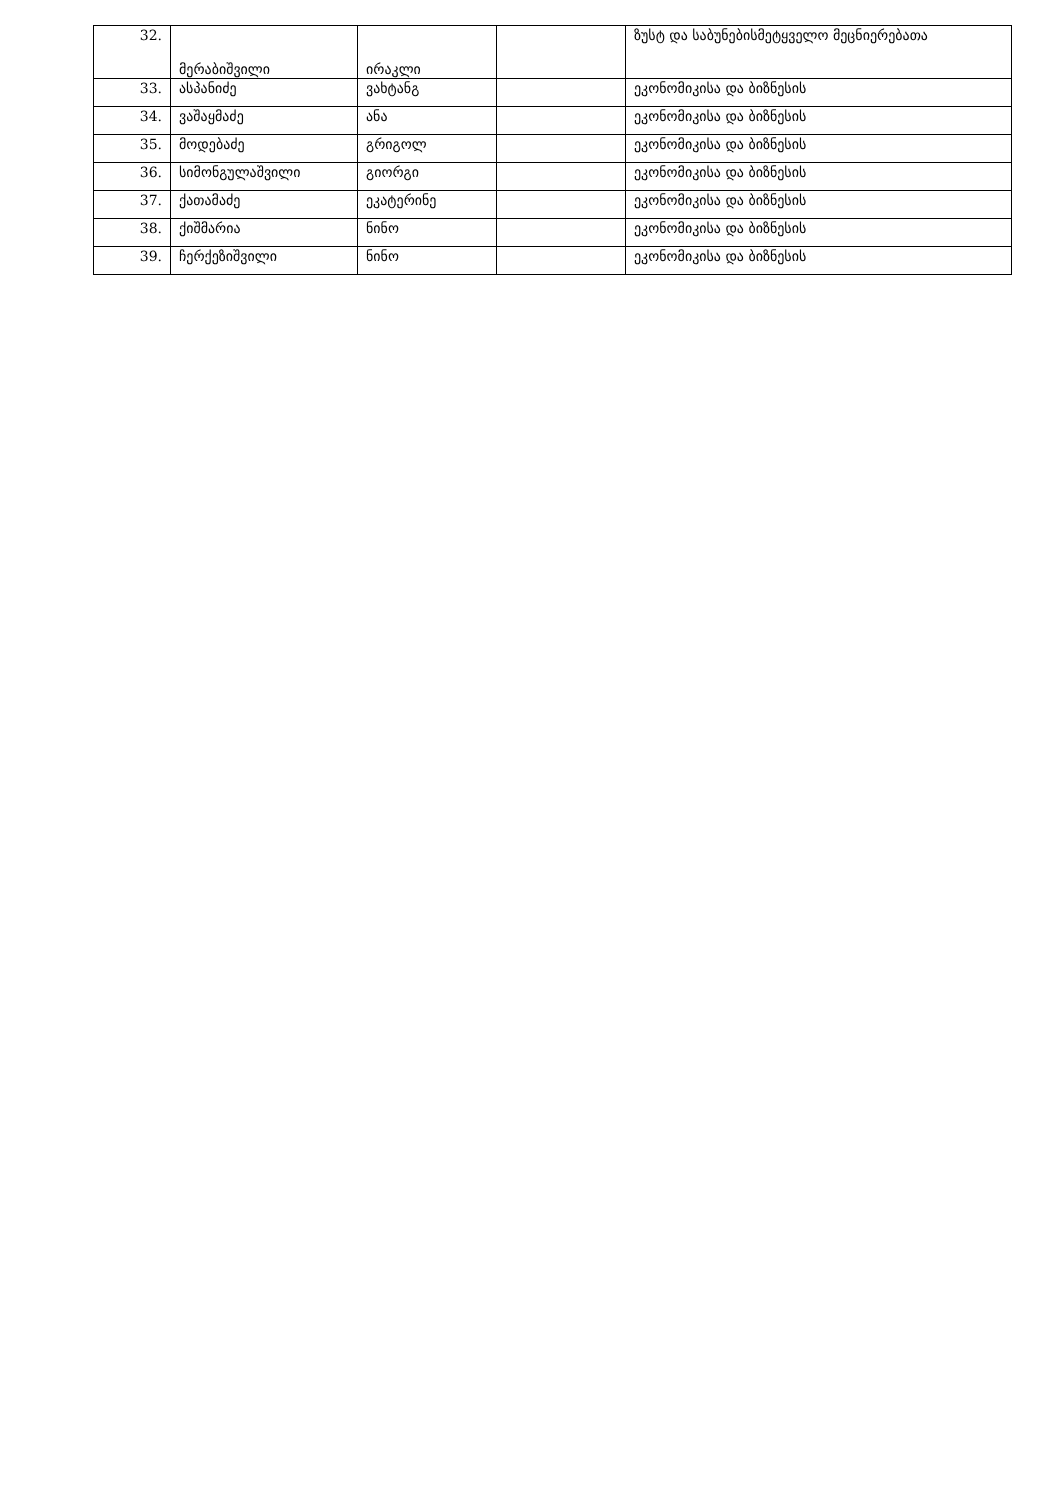| 32. | მერაბიშვილი | ირაკლი | | ზუსტ და საბუნებისმეტყველო მეცნიერებათა |
| 33. | ასპანიძე | ვახტანგ | | ეკონომიკისა და ბიზნესის |
| 34. | ვაშაყმაძე | ანა | | ეკონომიკისა და ბიზნესის |
| 35. | მოდებაძე | გრიგოლ | | ეკონომიკისა და ბიზნესის |
| 36. | სიმონგულაშვილი | გიორგი | | ეკონომიკისა და ბიზნესის |
| 37. | ქათამაძე | ეკატერინე | | ეკონომიკისა და ბიზნესის |
| 38. | ქიშმარია | ნინო | | ეკონომიკისა და ბიზნესის |
| 39. | ჩერქეზიშვილი | ნინო | | ეკონომიკისა და ბიზნესის |